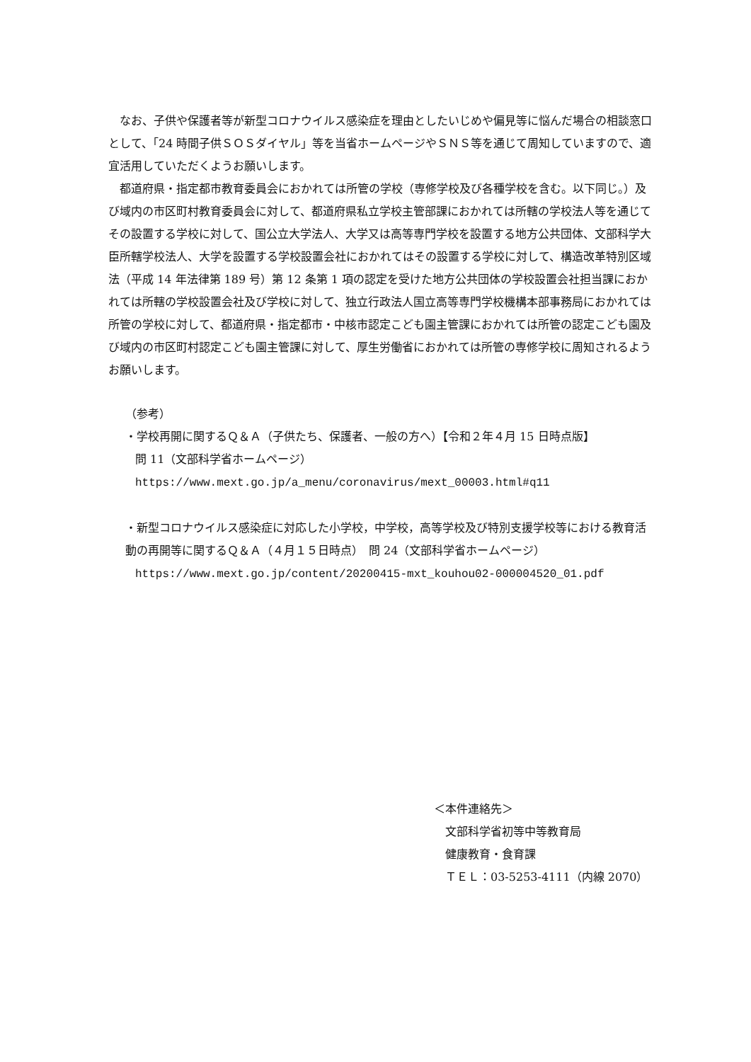なお、子供や保護者等が新型コロナウイルス感染症を理由としたいじめや偏見等に悩んだ場合の相談窓口として、「24 時間子供ＳＯＳダイヤル」等を当省ホームページやＳＮＳ等を通じて周知していますので、適宜活用していただくようお願いします。
都道府県・指定都市教育委員会におかれては所管の学校（専修学校及び各種学校を含む。以下同じ。）及び域内の市区町村教育委員会に対して、都道府県私立学校主管部課におかれては所轄の学校法人等を通じてその設置する学校に対して、国公立大学法人、大学又は高等専門学校を設置する地方公共団体、文部科学大臣所轄学校法人、大学を設置する学校設置会社におかれてはその設置する学校に対して、構造改革特別区域法（平成 14 年法律第 189 号）第 12 条第 1 項の認定を受けた地方公共団体の学校設置会社担当課におかれては所轄の学校設置会社及び学校に対して、独立行政法人国立高等専門学校機構本部事務局におかれては所管の学校に対して、都道府県・指定都市・中核市認定こども園主管課におかれては所管の認定こども園及び域内の市区町村認定こども園主管課に対して、厚生労働省におかれては所管の専修学校に周知されるようお願いします。
（参考）
・学校再開に関するＱ＆Ａ（子供たち、保護者、一般の方へ）【令和２年４月 15 日時点版】
問 11（文部科学省ホームページ）
https://www.mext.go.jp/a_menu/coronavirus/mext_00003.html#q11
・新型コロナウイルス感染症に対応した小学校，中学校，高等学校及び特別支援学校等における教育活動の再開等に関するＱ＆Ａ（４月１５日時点）　問 24（文部科学省ホームページ）
https://www.mext.go.jp/content/20200415-mxt_kouhou02-000004520_01.pdf
＜本件連絡先＞
文部科学省初等中等教育局
健康教育・食育課
ＴＥＬ：03-5253-4111（内線 2070）